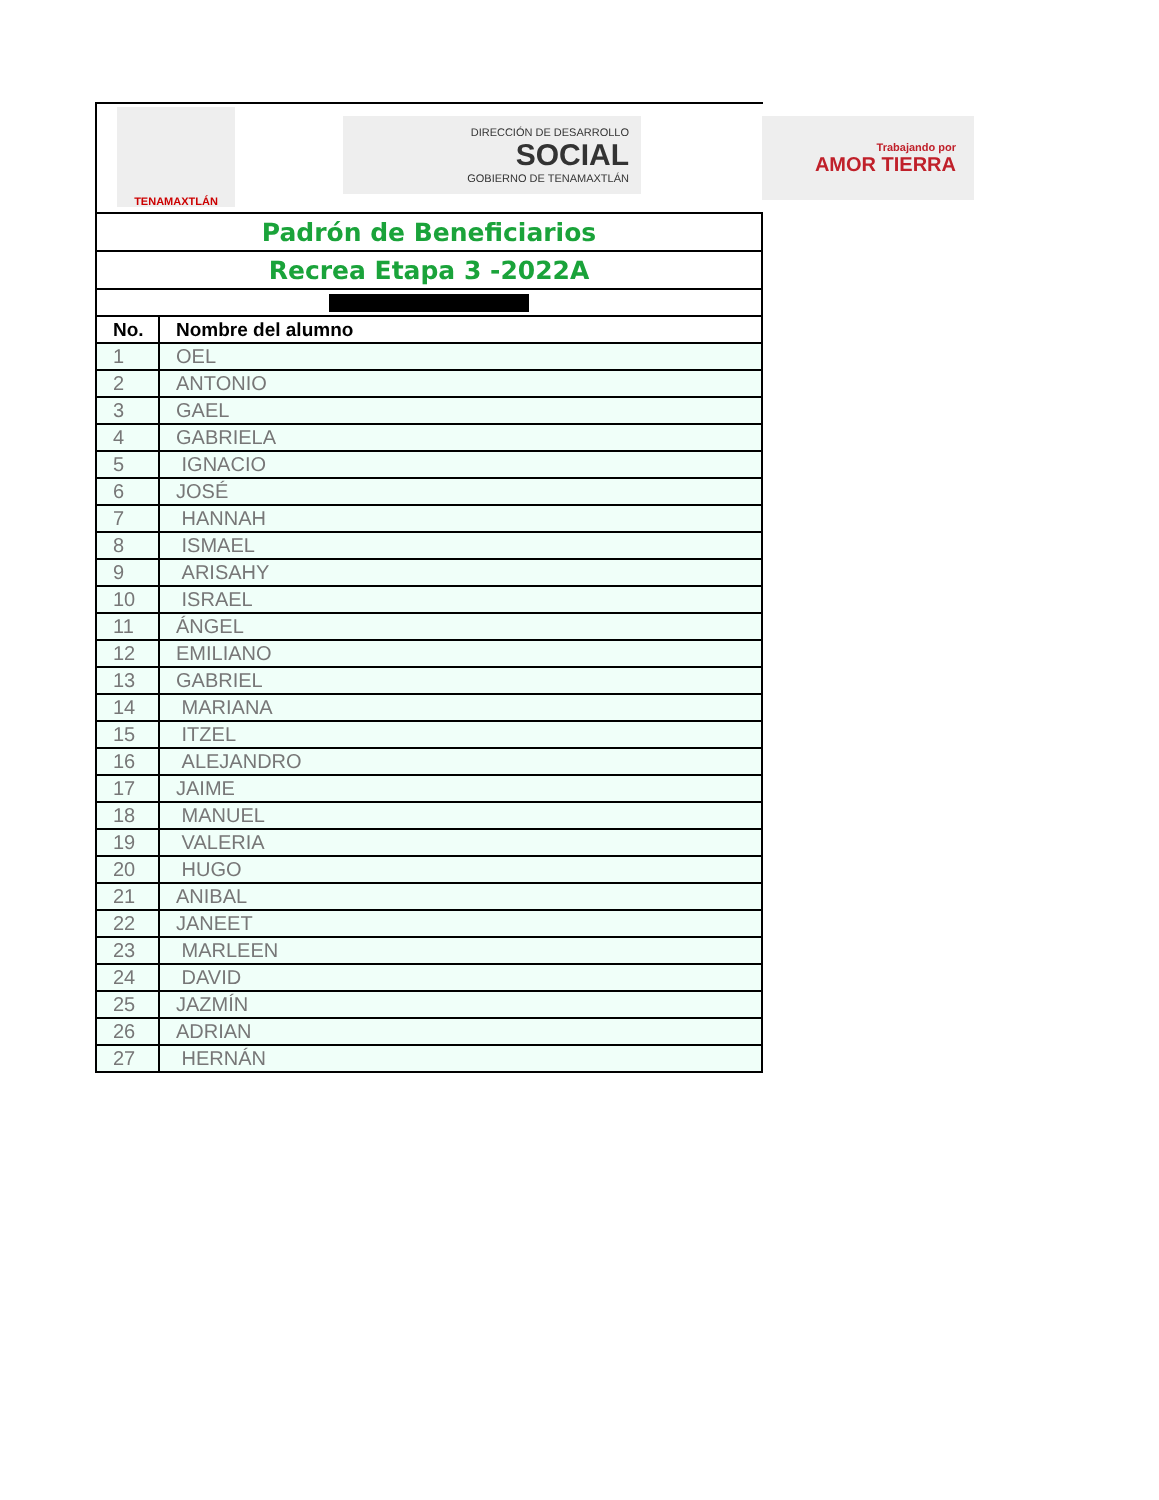TENAMAXTLÁN
DIRECCIÓN DE DESARROLLO
SOCIAL
GOBIERNO DE TENAMAXTLÁN
Trabajando por
AMOR TIERRA
| Padrón de Beneficiarios | |
| Recrea Etapa 3 -2022A | |
| No. | Nombre del alumno |
| 1 | OEL |
| 2 | ANTONIO |
| 3 | GAEL |
| 4 | GABRIELA |
| 5 | IGNACIO |
| 6 | JOSÉ |
| 7 | HANNAH |
| 8 | ISMAEL |
| 9 | ARISAHY |
| 10 | ISRAEL |
| 11 | ÁNGEL |
| 12 | EMILIANO |
| 13 | GABRIEL |
| 14 | MARIANA |
| 15 | ITZEL |
| 16 | ALEJANDRO |
| 17 | JAIME |
| 18 | MANUEL |
| 19 | VALERIA |
| 20 | HUGO |
| 21 | ANIBAL |
| 22 | JANEET |
| 23 | MARLEEN |
| 24 | DAVID |
| 25 | JAZMÍN |
| 26 | ADRIAN |
| 27 | HERNÁN |